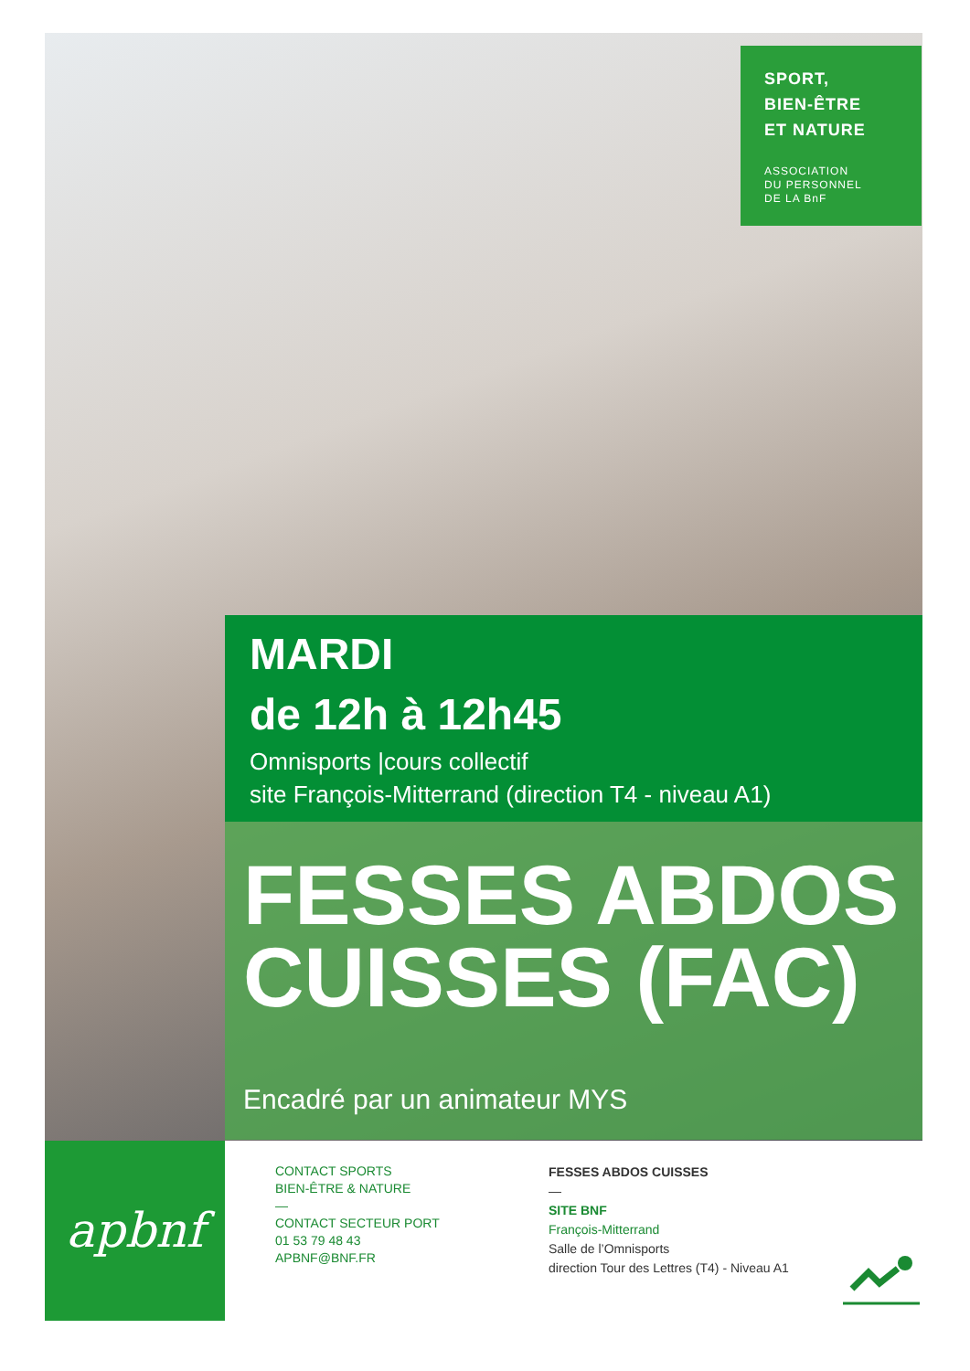SPORT,
BIEN-ÊTRE
ET NATURE
ASSOCIATION
DU PERSONNEL
DE LA BnF
MARDI
de 12h à 12h45
Omnisports |cours collectif
site François-Mitterrand (direction T4 - niveau A1)
FESSES ABDOS CUISSES (FAC)
Encadré par un animateur MYS
apbnf
CONTACT SPORTS
BIEN-ÊTRE & NATURE
—
CONTACT SECTEUR PORT
01 53 79 48 43
APBNF@BNF.FR
FESSES ABDOS CUISSES
—
SITE BNF
François-Mitterrand
Salle de l’Omnisports
direction Tour des Lettres (T4) - Niveau A1